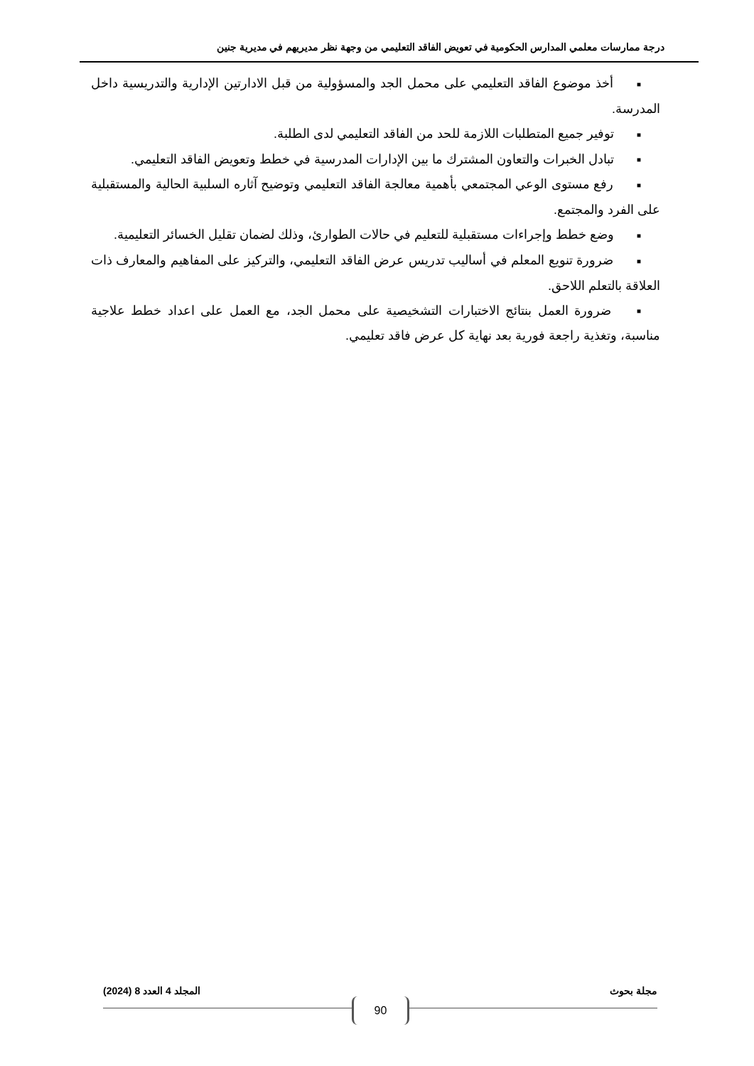درجة ممارسات معلمي المدارس الحكومية في تعويض الفاقد التعليمي من وجهة نظر مديريهم في مديرية جنين
■ أخذ موضوع الفاقد التعليمي على محمل الجد والمسؤولية من قبل الادارتين الإدارية والتدريسية داخل المدرسة.
■ توفير جميع المتطلبات اللازمة للحد من الفاقد التعليمي لدى الطلبة.
■ تبادل الخبرات والتعاون المشترك ما بين الإدارات المدرسية في خطط وتعويض الفاقد التعليمي.
■ رفع مستوى الوعي المجتمعي بأهمية معالجة الفاقد التعليمي وتوضيح آثاره السلبية الحالية والمستقبلية على الفرد والمجتمع.
■ وضع خطط وإجراءات مستقبلية للتعليم في حالات الطوارئ، وذلك لضمان تقليل الخسائر التعليمية.
■ ضرورة تنويع المعلم في أساليب تدريس عرض الفاقد التعليمي، والتركيز على المفاهيم والمعارف ذات العلاقة بالتعلم اللاحق.
■ ضرورة العمل بنتائج الاختبارات التشخيصية على محمل الجد، مع العمل على اعداد خطط علاجية مناسبة، وتغذية راجعة فورية بعد نهاية كل عرض فاقد تعليمي.
مجلة بحوث المجلد 4 العدد 8 (2024)
90